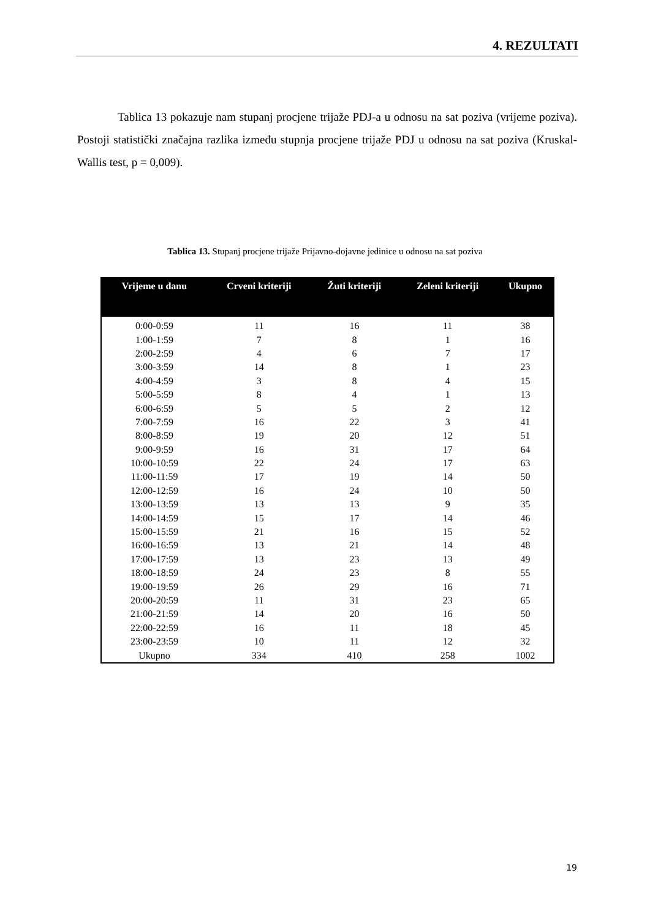4. REZULTATI
Tablica 13 pokazuje nam stupanj procjene trijaže PDJ-a u odnosu na sat poziva (vrijeme poziva). Postoji statistički značajna razlika između stupnja procjene trijaže PDJ u odnosu na sat poziva (Kruskal-Wallis test, p = 0,009).
Tablica 13. Stupanj procjene trijaže Prijavno-dojavne jedinice u odnosu na sat poziva
| Vrijeme u danu | Crveni kriteriji | Žuti kriteriji | Zeleni kriteriji | Ukupno |
| --- | --- | --- | --- | --- |
| 0:00-0:59 | 11 | 16 | 11 | 38 |
| 1:00-1:59 | 7 | 8 | 1 | 16 |
| 2:00-2:59 | 4 | 6 | 7 | 17 |
| 3:00-3:59 | 14 | 8 | 1 | 23 |
| 4:00-4:59 | 3 | 8 | 4 | 15 |
| 5:00-5:59 | 8 | 4 | 1 | 13 |
| 6:00-6:59 | 5 | 5 | 2 | 12 |
| 7:00-7:59 | 16 | 22 | 3 | 41 |
| 8:00-8:59 | 19 | 20 | 12 | 51 |
| 9:00-9:59 | 16 | 31 | 17 | 64 |
| 10:00-10:59 | 22 | 24 | 17 | 63 |
| 11:00-11:59 | 17 | 19 | 14 | 50 |
| 12:00-12:59 | 16 | 24 | 10 | 50 |
| 13:00-13:59 | 13 | 13 | 9 | 35 |
| 14:00-14:59 | 15 | 17 | 14 | 46 |
| 15:00-15:59 | 21 | 16 | 15 | 52 |
| 16:00-16:59 | 13 | 21 | 14 | 48 |
| 17:00-17:59 | 13 | 23 | 13 | 49 |
| 18:00-18:59 | 24 | 23 | 8 | 55 |
| 19:00-19:59 | 26 | 29 | 16 | 71 |
| 20:00-20:59 | 11 | 31 | 23 | 65 |
| 21:00-21:59 | 14 | 20 | 16 | 50 |
| 22:00-22:59 | 16 | 11 | 18 | 45 |
| 23:00-23:59 | 10 | 11 | 12 | 32 |
| Ukupno | 334 | 410 | 258 | 1002 |
19